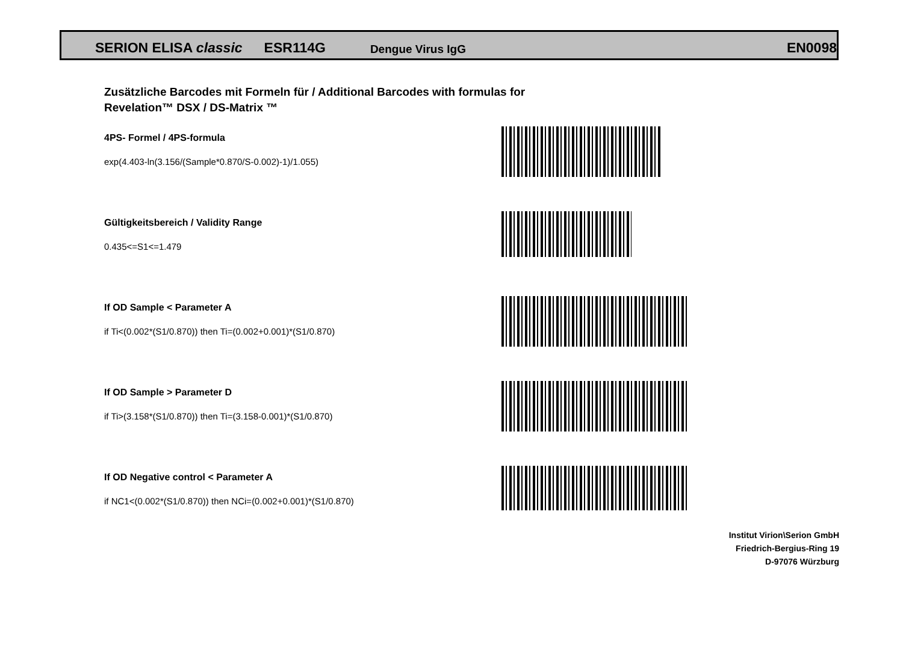SERION ELISA classic ESR114G Dengue Virus IgG EN0098
Zusätzliche Barcodes mit Formeln für / Additional Barcodes with formulas for
Revelation™ DSX / DS-Matrix ™
4PS- Formel / 4PS-formula
exp(4.403-ln(3.156/(Sample*0.870/S-0.002)-1)/1.055)
Gültigkeitsbereich / Validity Range
0.435<=S1<=1.479
If OD Sample < Parameter A
if Ti<(0.002*(S1/0.870)) then Ti=(0.002+0.001)*(S1/0.870)
If OD Sample > Parameter D
if Ti>(3.158*(S1/0.870)) then Ti=(3.158-0.001)*(S1/0.870)
If OD Negative control < Parameter A
if NC1<(0.002*(S1/0.870)) then NCi=(0.002+0.001)*(S1/0.870)
Institut Virion\Serion GmbH
Friedrich-Bergius-Ring 19
D-97076 Würzburg